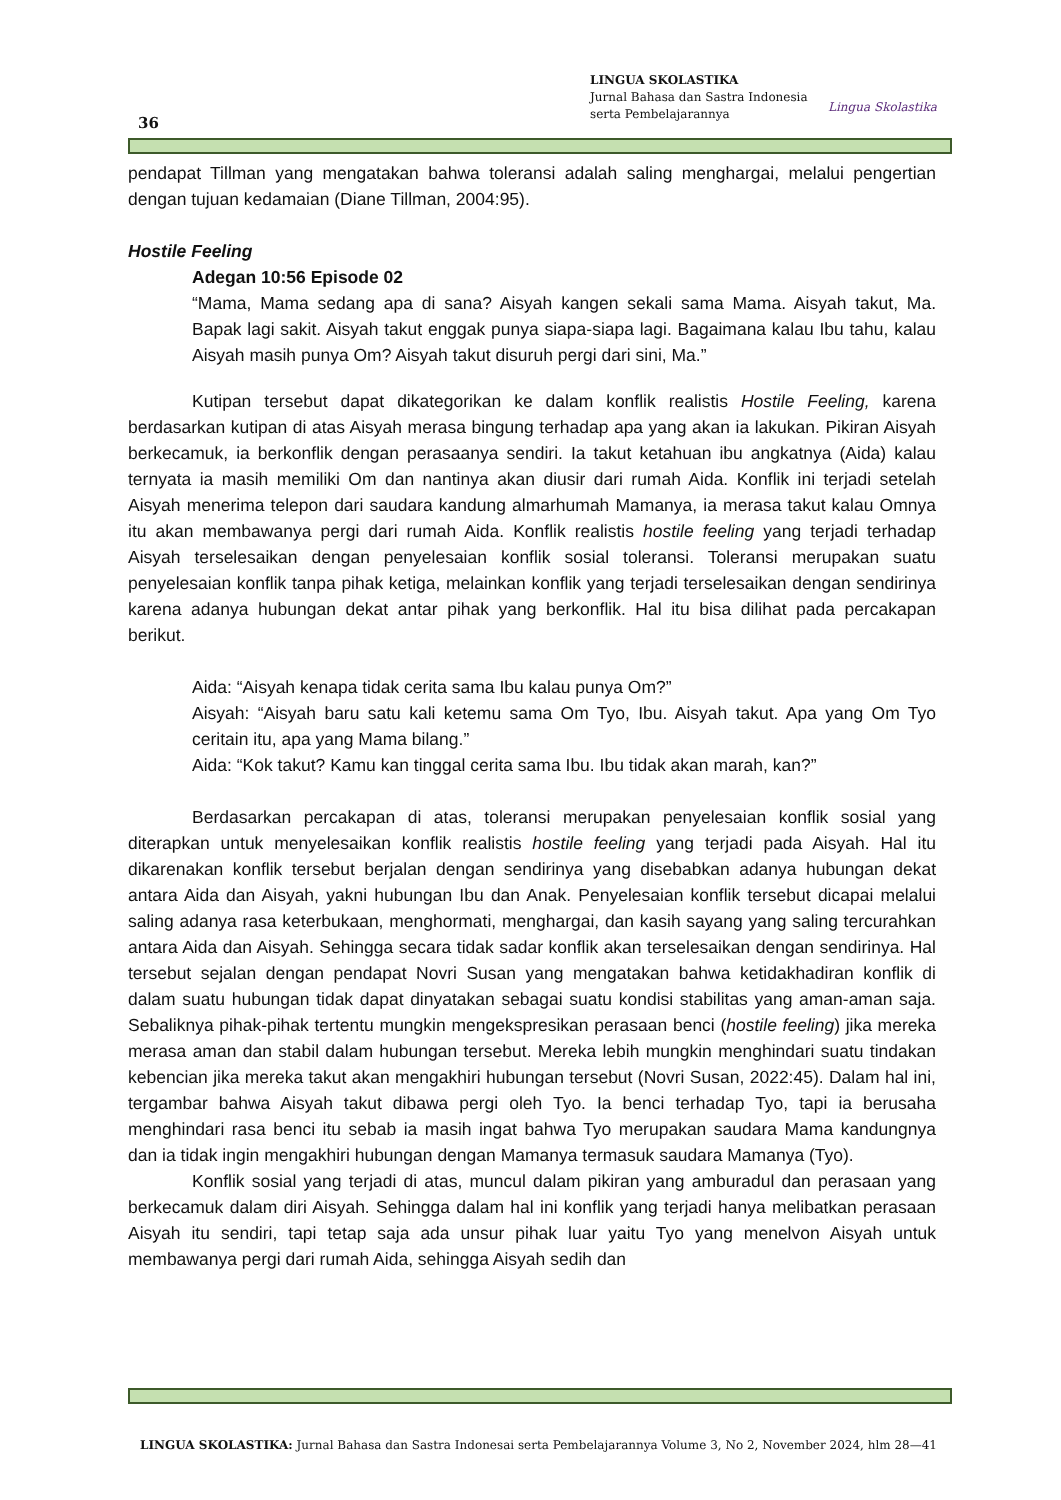36
LINGUA SKOLASTIKA
Jurnal Bahasa dan Sastra Indonesia
serta Pembelajarannya
Lingua Skolastika
pendapat Tillman yang mengatakan bahwa toleransi adalah saling menghargai, melalui pengertian dengan tujuan kedamaian (Diane Tillman, 2004:95).
Hostile Feeling
Adegan 10:56 Episode 02
“Mama, Mama sedang apa di sana? Aisyah kangen sekali sama Mama. Aisyah takut, Ma. Bapak lagi sakit. Aisyah takut enggak punya siapa-siapa lagi. Bagaimana kalau Ibu tahu, kalau Aisyah masih punya Om? Aisyah takut disuruh pergi dari sini, Ma.”
Kutipan tersebut dapat dikategorikan ke dalam konflik realistis Hostile Feeling, karena berdasarkan kutipan di atas Aisyah merasa bingung terhadap apa yang akan ia lakukan. Pikiran Aisyah berkecamuk, ia berkonflik dengan perasaanya sendiri. Ia takut ketahuan ibu angkatnya (Aida) kalau ternyata ia masih memiliki Om dan nantinya akan diusir dari rumah Aida. Konflik ini terjadi setelah Aisyah menerima telepon dari saudara kandung almarhumah Mamanya, ia merasa takut kalau Omnya itu akan membawanya pergi dari rumah Aida. Konflik realistis hostile feeling yang terjadi terhadap Aisyah terselesaikan dengan penyelesaian konflik sosial toleransi. Toleransi merupakan suatu penyelesaian konflik tanpa pihak ketiga, melainkan konflik yang terjadi terselesaikan dengan sendirinya karena adanya hubungan dekat antar pihak yang berkonflik. Hal itu bisa dilihat pada percakapan berikut.
Aida: “Aisyah kenapa tidak cerita sama Ibu kalau punya Om?”
Aisyah: “Aisyah baru satu kali ketemu sama Om Tyo, Ibu. Aisyah takut. Apa yang Om Tyo ceritain itu, apa yang Mama bilang.”
Aida: “Kok takut? Kamu kan tinggal cerita sama Ibu. Ibu tidak akan marah, kan?”
Berdasarkan percakapan di atas, toleransi merupakan penyelesaian konflik sosial yang diterapkan untuk menyelesaikan konflik realistis hostile feeling yang terjadi pada Aisyah. Hal itu dikarenakan konflik tersebut berjalan dengan sendirinya yang disebabkan adanya hubungan dekat antara Aida dan Aisyah, yakni hubungan Ibu dan Anak. Penyelesaian konflik tersebut dicapai melalui saling adanya rasa keterbukaan, menghormati, menghargai, dan kasih sayang yang saling tercurahkan antara Aida dan Aisyah. Sehingga secara tidak sadar konflik akan terselesaikan dengan sendirinya. Hal tersebut sejalan dengan pendapat Novri Susan yang mengatakan bahwa ketidakhadiran konflik di dalam suatu hubungan tidak dapat dinyatakan sebagai suatu kondisi stabilitas yang aman-aman saja. Sebaliknya pihak-pihak tertentu mungkin mengekspresikan perasaan benci (hostile feeling) jika mereka merasa aman dan stabil dalam hubungan tersebut. Mereka lebih mungkin menghindari suatu tindakan kebencian jika mereka takut akan mengakhiri hubungan tersebut (Novri Susan, 2022:45). Dalam hal ini, tergambar bahwa Aisyah takut dibawa pergi oleh Tyo. Ia benci terhadap Tyo, tapi ia berusaha menghindari rasa benci itu sebab ia masih ingat bahwa Tyo merupakan saudara Mama kandungnya dan ia tidak ingin mengakhiri hubungan dengan Mamanya termasuk saudara Mamanya (Tyo).
Konflik sosial yang terjadi di atas, muncul dalam pikiran yang amburadul dan perasaan yang berkecamuk dalam diri Aisyah. Sehingga dalam hal ini konflik yang terjadi hanya melibatkan perasaan Aisyah itu sendiri, tapi tetap saja ada unsur pihak luar yaitu Tyo yang menelvon Aisyah untuk membawanya pergi dari rumah Aida, sehingga Aisyah sedih dan
LINGUA SKOLASTIKA: Jurnal Bahasa dan Sastra Indonesai serta Pembelajarannya Volume 3, No 2, November 2024, hlm 28—41